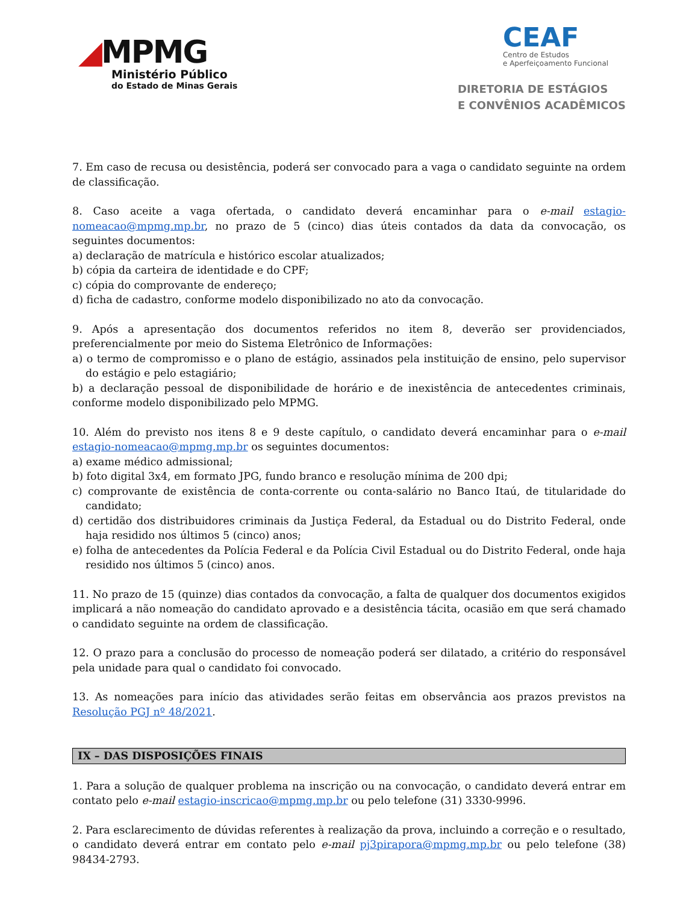◢MPMG
Ministério Público
do Estado de Minas Gerais
CEAF
Centro de Estudos
e Aperfeiçoamento Funcional
DIRETORIA DE ESTÁGIOS
E CONVÊNIOS ACADÊMICOS
7. Em caso de recusa ou desistência, poderá ser convocado para a vaga o candidato seguinte na ordem de classificação.
8. Caso aceite a vaga ofertada, o candidato deverá encaminhar para o e-mail estagio-nomeacao@mpmg.mp.br, no prazo de 5 (cinco) dias úteis contados da data da convocação, os seguintes documentos:
a) declaração de matrícula e histórico escolar atualizados;
b) cópia da carteira de identidade e do CPF;
c) cópia do comprovante de endereço;
d) ficha de cadastro, conforme modelo disponibilizado no ato da convocação.
9. Após a apresentação dos documentos referidos no item 8, deverão ser providenciados, preferencialmente por meio do Sistema Eletrônico de Informações:
a) o termo de compromisso e o plano de estágio, assinados pela instituição de ensino, pelo supervisor do estágio e pelo estagiário;
b) a declaração pessoal de disponibilidade de horário e de inexistência de antecedentes criminais, conforme modelo disponibilizado pelo MPMG.
10. Além do previsto nos itens 8 e 9 deste capítulo, o candidato deverá encaminhar para o e-mail estagio-nomeacao@mpmg.mp.br os seguintes documentos:
a) exame médico admissional;
b) foto digital 3x4, em formato JPG, fundo branco e resolução mínima de 200 dpi;
c) comprovante de existência de conta-corrente ou conta-salário no Banco Itaú, de titularidade do candidato;
d) certidão dos distribuidores criminais da Justiça Federal, da Estadual ou do Distrito Federal, onde haja residido nos últimos 5 (cinco) anos;
e) folha de antecedentes da Polícia Federal e da Polícia Civil Estadual ou do Distrito Federal, onde haja residido nos últimos 5 (cinco) anos.
11. No prazo de 15 (quinze) dias contados da convocação, a falta de qualquer dos documentos exigidos implicará a não nomeação do candidato aprovado e a desistência tácita, ocasião em que será chamado o candidato seguinte na ordem de classificação.
12. O prazo para a conclusão do processo de nomeação poderá ser dilatado, a critério do responsável pela unidade para qual o candidato foi convocado.
13. As nomeações para início das atividades serão feitas em observância aos prazos previstos na Resolução PGJ nº 48/2021.
IX – DAS DISPOSIÇÕES FINAIS
1. Para a solução de qualquer problema na inscrição ou na convocação, o candidato deverá entrar em contato pelo e-mail estagio-inscricao@mpmg.mp.br ou pelo telefone (31) 3330-9996.
2. Para esclarecimento de dúvidas referentes à realização da prova, incluindo a correção e o resultado, o candidato deverá entrar em contato pelo e-mail pj3pirapora@mpmg.mp.br ou pelo telefone (38) 98434-2793.